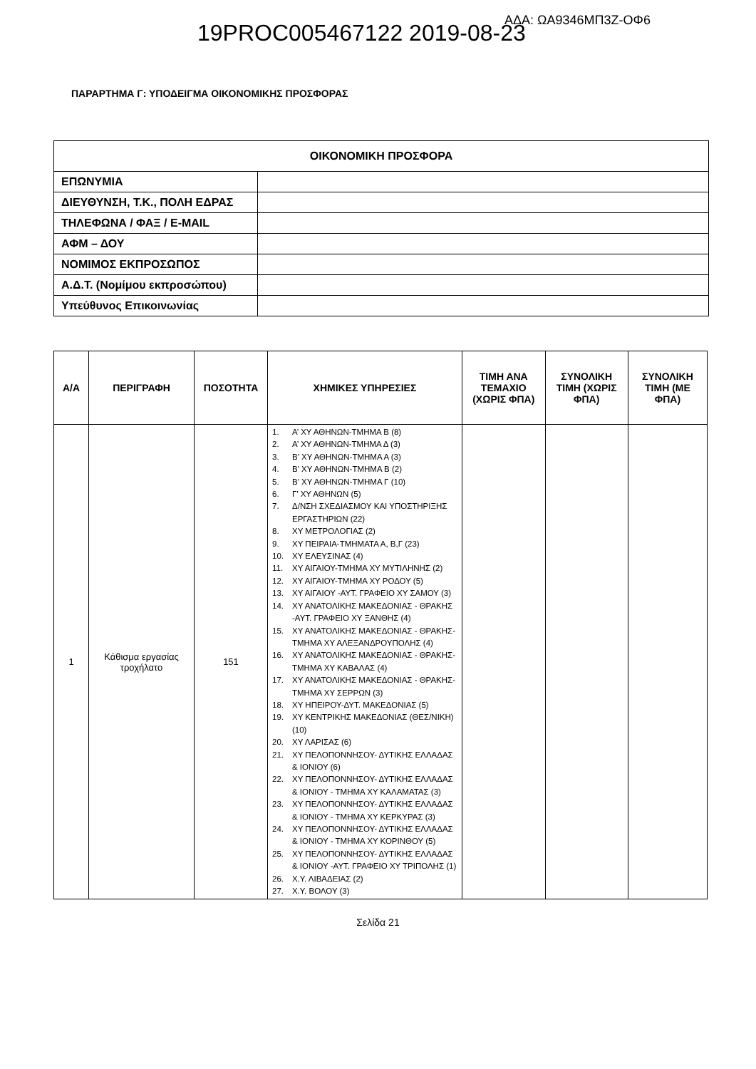ΑΔΑ: ΩΑ9346ΜΠ3Ζ-ΟΦ6
19PROC005467122 2019-08-23
ΠΑΡΑΡΤΗΜΑ Γ: ΥΠΟΔΕΙΓΜΑ ΟΙΚΟΝΟΜΙΚΗΣ ΠΡΟΣΦΟΡΑΣ
| ΟΙΚΟΝΟΜΙΚΗ ΠΡΟΣΦΟΡΑ | |
| ΕΠΩΝΥΜΙΑ | |
| ΔΙΕΥΘΥΝΣΗ, Τ.Κ., ΠΟΛΗ ΕΔΡΑΣ | |
| ΤΗΛΕΦΩΝΑ / ΦΑΞ / E-MAIL | |
| ΑΦΜ – ΔΟΥ | |
| ΝΟΜΙΜΟΣ ΕΚΠΡΟΣΩΠΟΣ | |
| Α.Δ.Τ. (Νομίμου εκπροσώπου) | |
| Υπεύθυνος Επικοινωνίας | |
| Α/Α | ΠΕΡΙΓΡΑΦΗ | ΠΟΣΟΤΗΤΑ | ΧΗΜΙΚΕΣ ΥΠΗΡΕΣΙΕΣ | ΤΙΜΗ ΑΝΑ ΤΕΜΑΧΙΟ (ΧΩΡΙΣ ΦΠΑ) | ΣΥΝΟΛΙΚΗ ΤΙΜΗ (ΧΩΡΙΣ ΦΠΑ) | ΣΥΝΟΛΙΚΗ ΤΙΜΗ (ΜΕ ΦΠΑ) |
| --- | --- | --- | --- | --- | --- | --- |
| 1 | Κάθισμα εργασίας τροχήλατο | 151 | 1. Α’ ΧΥ ΑΘΗΝΩΝ-ΤΜΗΜΑ Β (8) 2. Α’ ΧΥ ΑΘΗΝΩΝ-ΤΜΗΜΑ Δ (3) 3. Β’ ΧΥ ΑΘΗΝΩΝ-ΤΜΗΜΑ Α (3) 4. Β’ ΧΥ ΑΘΗΝΩΝ-ΤΜΗΜΑ Β (2) 5. Β’ ΧΥ ΑΘΗΝΩΝ-ΤΜΗΜΑ Γ (10) 6. Γ’ ΧΥ ΑΘΗΝΩΝ (5) 7. Δ/ΝΣΗ ΣΧΕΔΙΑΣΜΟΥ ΚΑΙ ΥΠΟΣΤΗΡΙΞΗΣ ΕΡΓΑΣΤΗΡΙΩΝ (22) 8. ΧΥ ΜΕΤΡΟΛΟΓΙΑΣ (2) 9. ΧΥ ΠΕΙΡΑΙΑ-ΤΜΗΜΑΤΑ Α, Β,Γ (23) 10. ΧΥ ΕΛΕΥΣΙΝΑΣ (4) 11. ΧΥ ΑΙΓΑΙΟΥ-ΤΜΗΜΑ ΧΥ ΜΥΤΙΛΗΝΗΣ (2) 12. ΧΥ ΑΙΓΑΙΟΥ-ΤΜΗΜΑ ΧΥ ΡΟΔΟΥ (5) 13. ΧΥ ΑΙΓΑΙΟΥ -ΑΥΤ. ΓΡΑΦΕΙΟ ΧΥ ΣΑΜΟΥ (3) 14. ΧΥ ΑΝΑΤΟΛΙΚΗΣ ΜΑΚΕΔΟΝΙΑΣ - ΘΡΑΚΗΣ -ΑΥΤ. ΓΡΑΦΕΙΟ ΧΥ ΞΑΝΘΗΣ (4) 15. ΧΥ ΑΝΑΤΟΛΙΚΗΣ ΜΑΚΕΔΟΝΙΑΣ - ΘΡΑΚΗΣ- ΤΜΗΜΑ ΧΥ ΑΛΕΞΑΝΔΡΟΥΠΟΛΗΣ (4) 16. ΧΥ ΑΝΑΤΟΛΙΚΗΣ ΜΑΚΕΔΟΝΙΑΣ - ΘΡΑΚΗΣ- ΤΜΗΜΑ ΧΥ ΚΑΒΑΛΑΣ (4) 17. ΧΥ ΑΝΑΤΟΛΙΚΗΣ ΜΑΚΕΔΟΝΙΑΣ - ΘΡΑΚΗΣ- ΤΜΗΜΑ ΧΥ ΣΕΡΡΩΝ (3) 18. ΧΥ ΗΠΕΙΡΟΥ-ΔΥΤ. ΜΑΚΕΔΟΝΙΑΣ (5) 19. ΧΥ ΚΕΝΤΡΙΚΗΣ ΜΑΚΕΔΟΝΙΑΣ (ΘΕΣ/ΝΙΚΗ) (10) 20. ΧΥ ΛΑΡΙΣΑΣ (6) 21. ΧΥ ΠΕΛΟΠΟΝΝΗΣΟΥ- ΔΥΤΙΚΗΣ ΕΛΛΑΔΑΣ & ΙΟΝΙΟΥ (6) 22. ΧΥ ΠΕΛΟΠΟΝΝΗΣΟΥ- ΔΥΤΙΚΗΣ ΕΛΛΑΔΑΣ & ΙΟΝΙΟΥ - ΤΜΗΜΑ ΧΥ ΚΑΛΑΜΑΤΑΣ (3) 23. ΧΥ ΠΕΛΟΠΟΝΝΗΣΟΥ- ΔΥΤΙΚΗΣ ΕΛΛΑΔΑΣ & ΙΟΝΙΟΥ - ΤΜΗΜΑ ΧΥ ΚΕΡΚΥΡΑΣ (3) 24. ΧΥ ΠΕΛΟΠΟΝΝΗΣΟΥ- ΔΥΤΙΚΗΣ ΕΛΛΑΔΑΣ & ΙΟΝΙΟΥ - ΤΜΗΜΑ ΧΥ ΚΟΡΙΝΘΟΥ (5) 25. ΧΥ ΠΕΛΟΠΟΝΝΗΣΟΥ- ΔΥΤΙΚΗΣ ΕΛΛΑΔΑΣ & ΙΟΝΙΟΥ -ΑΥΤ. ΓΡΑΦΕΙΟ ΧΥ ΤΡΙΠΟΛΗΣ (1) 26. Χ.Υ. ΛΙΒΑΔΕΙΑΣ (2) 27. Χ.Υ. ΒΟΛΟΥ (3) | | | |
Σελίδα 21